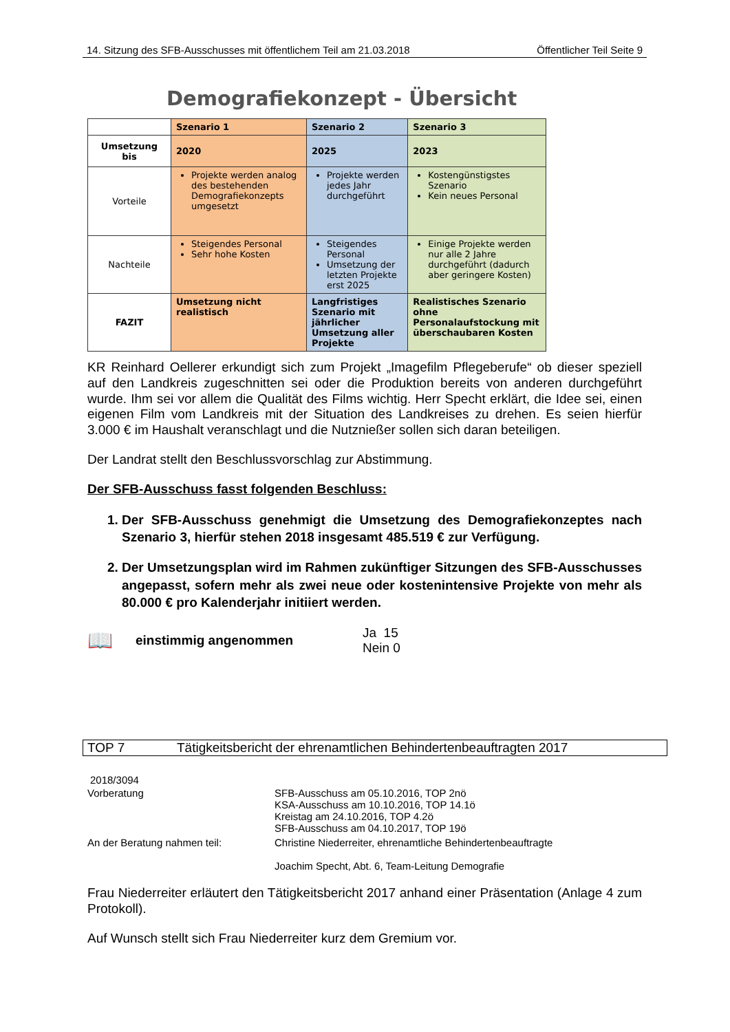14. Sitzung des SFB-Ausschusses mit öffentlichem Teil am 21.03.2018 Öffentlicher Teil Seite 9
Demografiekonzept - Übersicht
| | Szenario 1 | Szenario 2 | Szenario 3 |
| Umsetzung bis | 2020 | 2025 | 2023 |
| Vorteile | Projekte werden analog des bestehenden Demografiekonzepts umgesetzt | Projekte werden jedes Jahr durchgeführt | Kostengünstigstes Szenario Kein neues Personal |
| Nachteile | Steigendes Personal Sehr hohe Kosten | Steigendes Personal Umsetzung der letzten Projekte erst 2025 | Einige Projekte werden nur alle 2 Jahre durchgeführt (dadurch aber geringere Kosten) |
| FAZIT | Umsetzung nicht realistisch | Langfristiges Szenario mit jährlicher Umsetzung aller Projekte | Realistisches Szenario ohne Personalaufstockung mit überschaubaren Kosten |
KR Reinhard Oellerer erkundigt sich zum Projekt „Imagefilm Pflegeberufe“ ob dieser speziell auf den Landkreis zugeschnitten sei oder die Produktion bereits von anderen durchgeführt wurde. Ihm sei vor allem die Qualität des Films wichtig. Herr Specht erklärt, die Idee sei, einen eigenen Film vom Landkreis mit der Situation des Landkreises zu drehen. Es seien hierfür 3.000 € im Haushalt veranschlagt und die Nutznießer sollen sich daran beteiligen.
Der Landrat stellt den Beschlussvorschlag zur Abstimmung.
Der SFB-Ausschuss fasst folgenden Beschluss:
1. Der SFB-Ausschuss genehmigt die Umsetzung des Demografiekonzeptes nach Szenario 3, hierfür stehen 2018 insgesamt 485.519 € zur Verfügung.
2. Der Umsetzungsplan wird im Rahmen zukünftiger Sitzungen des SFB-Ausschusses angepasst, sofern mehr als zwei neue oder kostenintensive Projekte von mehr als 80.000 € pro Kalenderjahr initiiert werden.
📖 einstimmig angenommen Ja 15
Nein 0
TOP 7 Tätigkeitsbericht der ehrenamtlichen Behindertenbeauftragten 2017
2018/3094
| Vorberatung | SFB-Ausschuss am 05.10.2016, TOP 2nö KSA-Ausschuss am 10.10.2016, TOP 14.1ö Kreistag am 24.10.2016, TOP 4.2ö SFB-Ausschuss am 04.10.2017, TOP 19ö |
| An der Beratung nahmen teil: | Christine Niederreiter, ehrenamtliche Behindertenbeauftragte Joachim Specht, Abt. 6, Team-Leitung Demografie |
Frau Niederreiter erläutert den Tätigkeitsbericht 2017 anhand einer Präsentation (Anlage 4 zum Protokoll).
Auf Wunsch stellt sich Frau Niederreiter kurz dem Gremium vor.